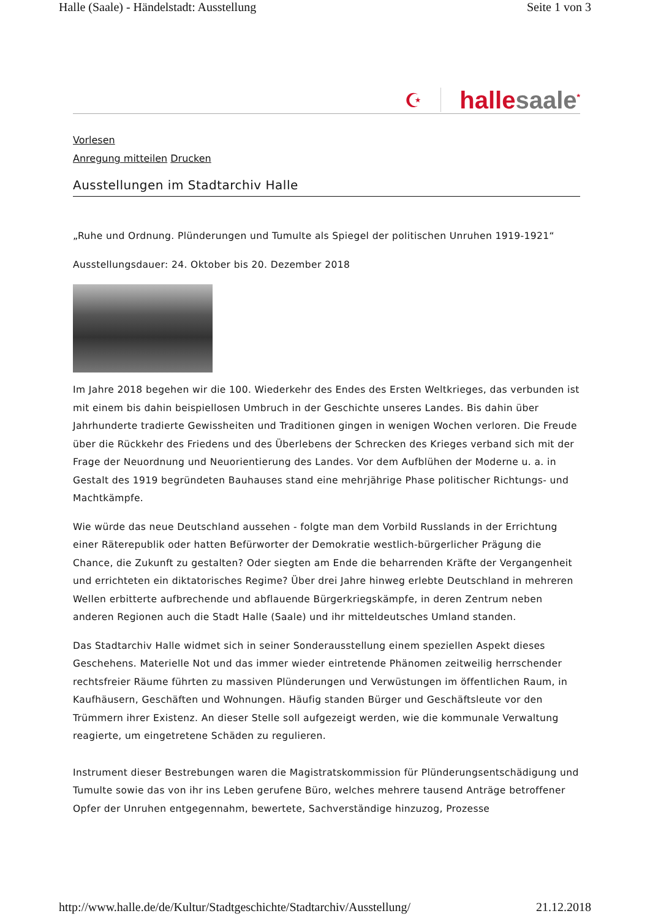Halle (Saale) - Händelstadt: Ausstellung Seite 1 von 3
☪ hallesaale<sup>*</sup>
Vorlesen
Anregung mitteilen Drucken
Ausstellungen im Stadtarchiv Halle
„Ruhe und Ordnung. Plünderungen und Tumulte als Spiegel der politischen Unruhen 1919-1921“
Ausstellungsdauer: 24. Oktober bis 20. Dezember 2018
Im Jahre 2018 begehen wir die 100. Wiederkehr des Endes des Ersten Weltkrieges, das verbunden ist mit einem bis dahin beispiellosen Umbruch in der Geschichte unseres Landes. Bis dahin über Jahrhunderte tradierte Gewissheiten und Traditionen gingen in wenigen Wochen verloren. Die Freude über die Rückkehr des Friedens und des Überlebens der Schrecken des Krieges verband sich mit der Frage der Neuordnung und Neuorientierung des Landes. Vor dem Aufblühen der Moderne u. a. in Gestalt des 1919 begründeten Bauhauses stand eine mehrjährige Phase politischer Richtungs- und Machtkämpfe.
Wie würde das neue Deutschland aussehen - folgte man dem Vorbild Russlands in der Errichtung einer Räterepublik oder hatten Befürworter der Demokratie westlich-bürgerlicher Prägung die Chance, die Zukunft zu gestalten? Oder siegten am Ende die beharrenden Kräfte der Vergangenheit und errichteten ein diktatorisches Regime? Über drei Jahre hinweg erlebte Deutschland in mehreren Wellen erbitterte aufbrechende und abflauende Bürgerkriegskämpfe, in deren Zentrum neben anderen Regionen auch die Stadt Halle (Saale) und ihr mitteldeutsches Umland standen.
Das Stadtarchiv Halle widmet sich in seiner Sonderausstellung einem speziellen Aspekt dieses Geschehens. Materielle Not und das immer wieder eintretende Phänomen zeitweilig herrschender rechtsfreier Räume führten zu massiven Plünderungen und Verwüstungen im öffentlichen Raum, in Kaufhäusern, Geschäften und Wohnungen. Häufig standen Bürger und Geschäftsleute vor den Trümmern ihrer Existenz. An dieser Stelle soll aufgezeigt werden, wie die kommunale Verwaltung reagierte, um eingetretene Schäden zu regulieren.
Instrument dieser Bestrebungen waren die Magistratskommission für Plünderungsentschädigung und Tumulte sowie das von ihr ins Leben gerufene Büro, welches mehrere tausend Anträge betroffener Opfer der Unruhen entgegennahm, bewertete, Sachverständige hinzuzog, Prozesse
http://www.halle.de/de/Kultur/Stadtgeschichte/Stadtarchiv/Ausstellung/ 21.12.2018